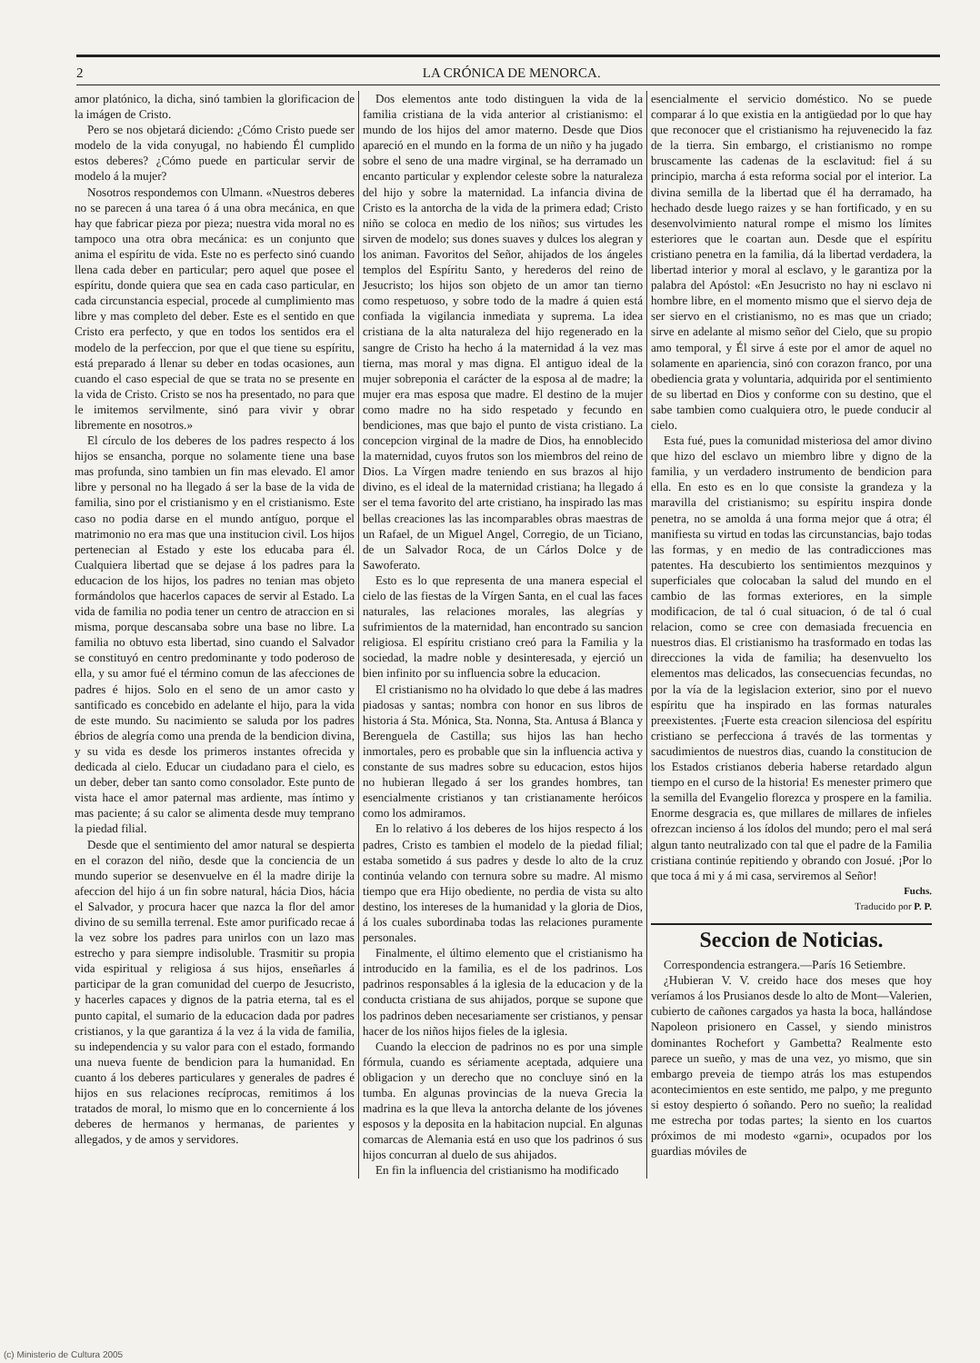2 LA CRÓNICA DE MENORCA.
amor platónico, la dicha, sinó tambien la glorificacion de la imágen de Cristo.
Pero se nos objetará diciendo: ¿Cómo Cristo puede ser modelo de la vida conyugal, no habiendo Él cumplido estos deberes? ¿Cómo puede en particular servir de modelo á la mujer?
Nosotros respondemos con Ulmann. «Nuestros deberes no se parecen á una tarea ó á una obra mecánica, en que hay que fabricar pieza por pieza; nuestra vida moral no es tampoco una otra obra mecánica: es un conjunto que anima el espíritu de vida. Este no es perfecto sinó cuando llena cada deber en particular; pero aquel que posee el espíritu, donde quiera que sea en cada caso particular, en cada circunstancia especial, procede al cumplimiento mas libre y mas completo del deber. Este es el sentido en que Cristo era perfecto, y que en todos los sentidos era el modelo de la perfeccion, por que el que tiene su espíritu, está preparado á llenar su deber en todas ocasiones, aun cuando el caso especial de que se trata no se presente en la vida de Cristo. Cristo se nos ha presentado, no para que le imitemos servilmente, sinó para vivir y obrar libremente en nosotros.»
El círculo de los deberes de los padres respecto á los hijos se ensancha, porque no solamente tiene una base mas profunda, sino tambien un fin mas elevado. El amor libre y personal no ha llegado á ser la base de la vida de familia, sino por el cristianismo y en el cristianismo. Este caso no podia darse en el mundo antíguo, porque el matrimonio no era mas que una institucion civil. Los hijos pertenecian al Estado y este los educaba para él. Cualquiera libertad que se dejase á los padres para la educacion de los hijos, los padres no tenian mas objeto formándolos que hacerlos capaces de servir al Estado. La vida de familia no podia tener un centro de atraccion en si misma, porque descansaba sobre una base no libre. La familia no obtuvo esta libertad, sino cuando el Salvador se constituyó en centro predominante y todo poderoso de ella, y su amor fué el término comun de las afecciones de padres é hijos. Solo en el seno de un amor casto y santificado es concebido en adelante el hijo, para la vida de este mundo. Su nacimiento se saluda por los padres ébrios de alegría como una prenda de la bendicion divina, y su vida es desde los primeros instantes ofrecida y dedicada al cielo. Educar un ciudadano para el cielo, es un deber, deber tan santo como consolador. Este punto de vista hace el amor paternal mas ardiente, mas íntimo y mas paciente; á su calor se alimenta desde muy temprano la piedad filial.
Desde que el sentimiento del amor natural se despierta en el corazon del niño, desde que la conciencia de un mundo superior se desenvuelve en él la madre dirije la afeccion del hijo á un fin sobre natural, hácia Dios, hácia el Salvador, y procura hacer que nazca la flor del amor divino de su semilla terrenal. Este amor purificado recae á la vez sobre los padres para unirlos con un lazo mas estrecho y para siempre indisoluble. Trasmitir su propia vida espiritual y religiosa á sus hijos, enseñarles á participar de la gran comunidad del cuerpo de Jesucristo, y hacerles capaces y dignos de la patria eterna, tal es el punto capital, el sumario de la educacion dada por padres cristianos, y la que garantiza á la vez á la vida de familia, su independencia y su valor para con el estado, formando una nueva fuente de bendicion para la humanidad. En cuanto á los deberes particulares y generales de padres é hijos en sus relaciones recíprocas, remitimos á los tratados de moral, lo mismo que en lo concerniente á los deberes de hermanos y hermanas, de parientes y allegados, y de amos y servidores.
Dos elementos ante todo distinguen la vida de la familia cristiana de la vida anterior al cristianismo: el mundo de los hijos del amor materno. Desde que Dios apareció en el mundo en la forma de un niño y ha jugado sobre el seno de una madre virginal, se ha derramado un encanto particular y explendor celeste sobre la naturaleza del hijo y sobre la maternidad. La infancia divina de Cristo es la antorcha de la vida de la primera edad; Cristo niño se coloca en medio de los niños; sus virtudes les sirven de modelo; sus dones suaves y dulces los alegran y los animan. Favoritos del Señor, ahijados de los ángeles templos del Espíritu Santo, y herederos del reino de Jesucristo; los hijos son objeto de un amor tan tierno como respetuoso, y sobre todo de la madre á quien está confiada la vigilancia inmediata y suprema. La idea cristiana de la alta naturaleza del hijo regenerado en la sangre de Cristo ha hecho á la maternidad á la vez mas tierna, mas moral y mas digna. El antiguo ideal de la mujer sobreponia el carácter de la esposa al de madre; la mujer era mas esposa que madre. El destino de la mujer como madre no ha sido respetado y fecundo en bendiciones, mas que bajo el punto de vista cristiano. La concepcion virginal de la madre de Dios, ha ennoblecido la maternidad, cuyos frutos son los miembros del reino de Dios. La Vírgen madre teniendo en sus brazos al hijo divino, es el ideal de la maternidad cristiana; ha llegado á ser el tema favorito del arte cristiano, ha inspirado las mas bellas creaciones las las incomparables obras maestras de un Rafael, de un Miguel Angel, Corregio, de un Ticiano, de un Salvador Roca, de un Cárlos Dolce y de Sawoferato.
Esto es lo que representa de una manera especial el cielo de las fiestas de la Vírgen Santa, en el cual las faces naturales, las relaciones morales, las alegrías y sufrimientos de la maternidad, han encontrado su sancion religiosa. El espíritu cristiano creó para la Familia y la sociedad, la madre noble y desinteresada, y ejerció un bien infinito por su influencia sobre la educacion.
El cristianismo no ha olvidado lo que debe á las madres piadosas y santas; nombra con honor en sus libros de historia á Sta. Mónica, Sta. Nonna, Sta. Antusa á Blanca y Berenguela de Castilla; sus hijos las han hecho inmortales, pero es probable que sin la influencia activa y constante de sus madres sobre su educacion, estos hijos no hubieran llegado á ser los grandes hombres, tan esencialmente cristianos y tan cristianamente heróicos como los admiramos.
En lo relativo á los deberes de los hijos respecto á los padres, Cristo es tambien el modelo de la piedad filial; estaba sometido á sus padres y desde lo alto de la cruz continúa velando con ternura sobre su madre. Al mismo tiempo que era Hijo obediente, no perdia de vista su alto destino, los intereses de la humanidad y la gloria de Dios, á los cuales subordinaba todas las relaciones puramente personales.
Finalmente, el último elemento que el cristianismo ha introducido en la familia, es el de los padrinos. Los padrinos responsables á la iglesia de la educacion y de la conducta cristiana de sus ahijados, porque se supone que los padrinos deben necesariamente ser cristianos, y pensar hacer de los niños hijos fieles de la iglesia.
Cuando la eleccion de padrinos no es por una simple fórmula, cuando es sériamente aceptada, adquiere una obligacion y un derecho que no concluye sinó en la tumba. En algunas provincias de la nueva Grecia la madrina es la que lleva la antorcha delante de los jóvenes esposos y la deposita en la habitacion nupcial. En algunas comarcas de Alemania está en uso que los padrinos ó sus hijos concurran al duelo de sus ahijados.
En fin la influencia del cristianismo ha modificado
esencialmente el servicio doméstico. No se puede comparar á lo que existia en la antigüedad por lo que hay que reconocer que el cristianismo ha rejuvenecido la faz de la tierra. Sin embargo, el cristianismo no rompe bruscamente las cadenas de la esclavitud: fiel á su principio, marcha á esta reforma social por el interior. La divina semilla de la libertad que él ha derramado, ha hechado desde luego raizes y se han fortificado, y en su desenvolvimiento natural rompe el mismo los límites esteriores que le coartan aun. Desde que el espíritu cristiano penetra en la familia, dá la libertad verdadera, la libertad interior y moral al esclavo, y le garantiza por la palabra del Apóstol: «En Jesucristo no hay ni esclavo ni hombre libre, en el momento mismo que el siervo deja de ser siervo en el cristianismo, no es mas que un criado; sirve en adelante al mismo señor del Cielo, que su propio amo temporal, y Él sirve á este por el amor de aquel no solamente en apariencia, sinó con corazon franco, por una obediencia grata y voluntaria, adquirida por el sentimiento de su libertad en Dios y conforme con su destino, que el sabe tambien como cualquiera otro, le puede conducir al cielo.
Esta fué, pues la comunidad misteriosa del amor divino que hizo del esclavo un miembro libre y digno de la familia, y un verdadero instrumento de bendicion para ella. En esto es en lo que consiste la grandeza y la maravilla del cristianismo; su espíritu inspira donde penetra, no se amolda á una forma mejor que á otra; él manifiesta su virtud en todas las circunstancias, bajo todas las formas, y en medio de las contradicciones mas patentes. Ha descubierto los sentimientos mezquinos y superficiales que colocaban la salud del mundo en el cambio de las formas exteriores, en la simple modificacion, de tal ó cual situacion, ó de tal ó cual relacion, como se cree con demasiada frecuencia en nuestros dias. El cristianismo ha trasformado en todas las direcciones la vida de familia; ha desenvuelto los elementos mas delicados, las consecuencias fecundas, no por la vía de la legislacion exterior, sino por el nuevo espíritu que ha inspirado en las formas naturales preexistentes. ¡Fuerte esta creacion silenciosa del espíritu cristiano se perfecciona á través de las tormentas y sacudimientos de nuestros dias, cuando la constitucion de los Estados cristianos deberia haberse retardado algun tiempo en el curso de la historia! Es menester primero que la semilla del Evangelio florezca y prospere en la familia. Enorme desgracia es, que millares de millares de infieles ofrezcan incienso á los ídolos del mundo; pero el mal será algun tanto neutralizado con tal que el padre de la Familia cristiana continúe repitiendo y obrando con Josué. ¡Por lo que toca á mi y á mi casa, serviremos al Señor!
Fuchs.
Traducido por P. P.
Seccion de Noticias.
Correspondencia estrangera.—París 16 Setiembre.
¿Hubieran V. V. creido hace dos meses que hoy veríamos á los Prusianos desde lo alto de Mont—Valerien, cubierto de cañones cargados ya hasta la boca, hallándose Napoleon prisionero en Cassel, y siendo ministros dominantes Rochefort y Gambetta? Realmente esto parece un sueño, y mas de una vez, yo mismo, que sin embargo preveia de tiempo atrás los mas estupendos acontecimientos en este sentido, me palpo, y me pregunto si estoy despierto ó soñando. Pero no sueño; la realidad me estrecha por todas partes; la siento en los cuartos próximos de mi modesto «garni», ocupados por los guardias móviles de
(c) Ministerio de Cultura 2005